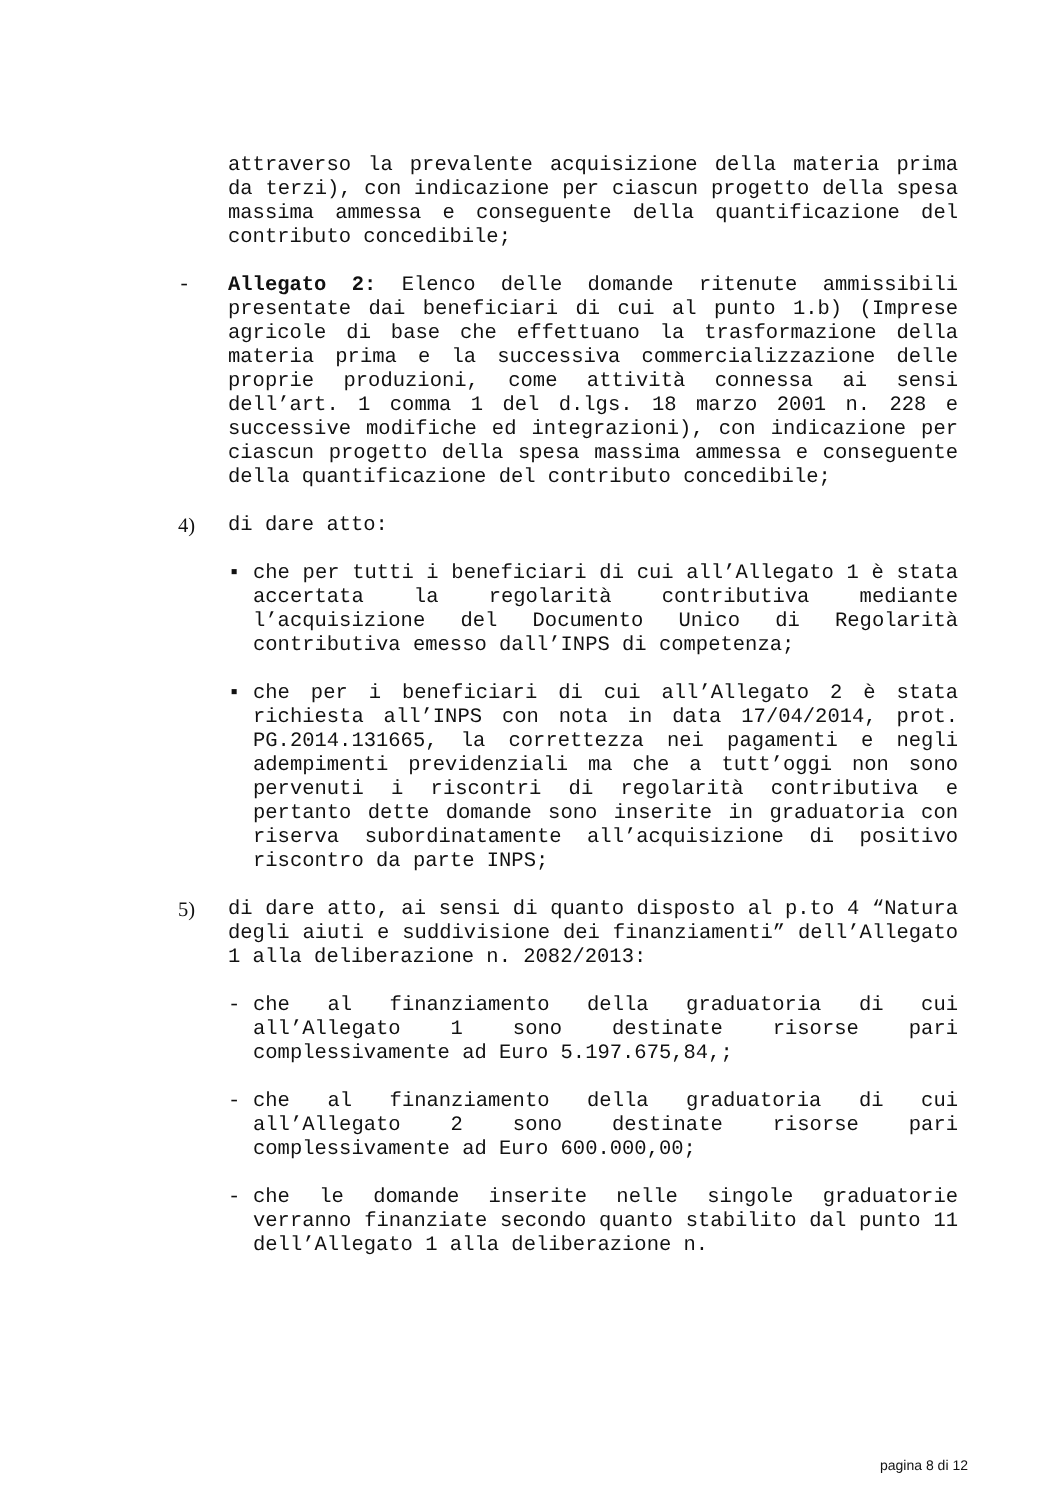attraverso la prevalente acquisizione della materia prima da terzi), con indicazione per ciascun progetto della spesa massima ammessa e conseguente della quantificazione del contributo concedibile;
- Allegato 2: Elenco delle domande ritenute ammissibili presentate dai beneficiari di cui al punto 1.b) (Imprese agricole di base che effettuano la trasformazione della materia prima e la successiva commercializzazione delle proprie produzioni, come attività connessa ai sensi dell’art. 1 comma 1 del d.lgs. 18 marzo 2001 n. 228 e successive modifiche ed integrazioni), con indicazione per ciascun progetto della spesa massima ammessa e conseguente della quantificazione del contributo concedibile;
4) di dare atto:
▪ che per tutti i beneficiari di cui all’Allegato 1 è stata accertata la regolarità contributiva mediante l’acquisizione del Documento Unico di Regolarità contributiva emesso dall’INPS di competenza;
▪ che per i beneficiari di cui all’Allegato 2 è stata richiesta all’INPS con nota in data 17/04/2014, prot. PG.2014.131665, la correttezza nei pagamenti e negli adempimenti previdenziali ma che a tutt’oggi non sono pervenuti i riscontri di regolarità contributiva e pertanto dette domande sono inserite in graduatoria con riserva subordinatamente all’acquisizione di positivo riscontro da parte INPS;
5) di dare atto, ai sensi di quanto disposto al p.to 4 “Natura degli aiuti e suddivisione dei finanziamenti” dell’Allegato 1 alla deliberazione n. 2082/2013:
- che al finanziamento della graduatoria di cui all’Allegato 1 sono destinate risorse pari complessivamente ad Euro 5.197.675,84,;
- che al finanziamento della graduatoria di cui all’Allegato 2 sono destinate risorse pari complessivamente ad Euro 600.000,00;
- che le domande inserite nelle singole graduatorie verranno finanziate secondo quanto stabilito dal punto 11 dell’Allegato 1 alla deliberazione n.
pagina 8 di 12